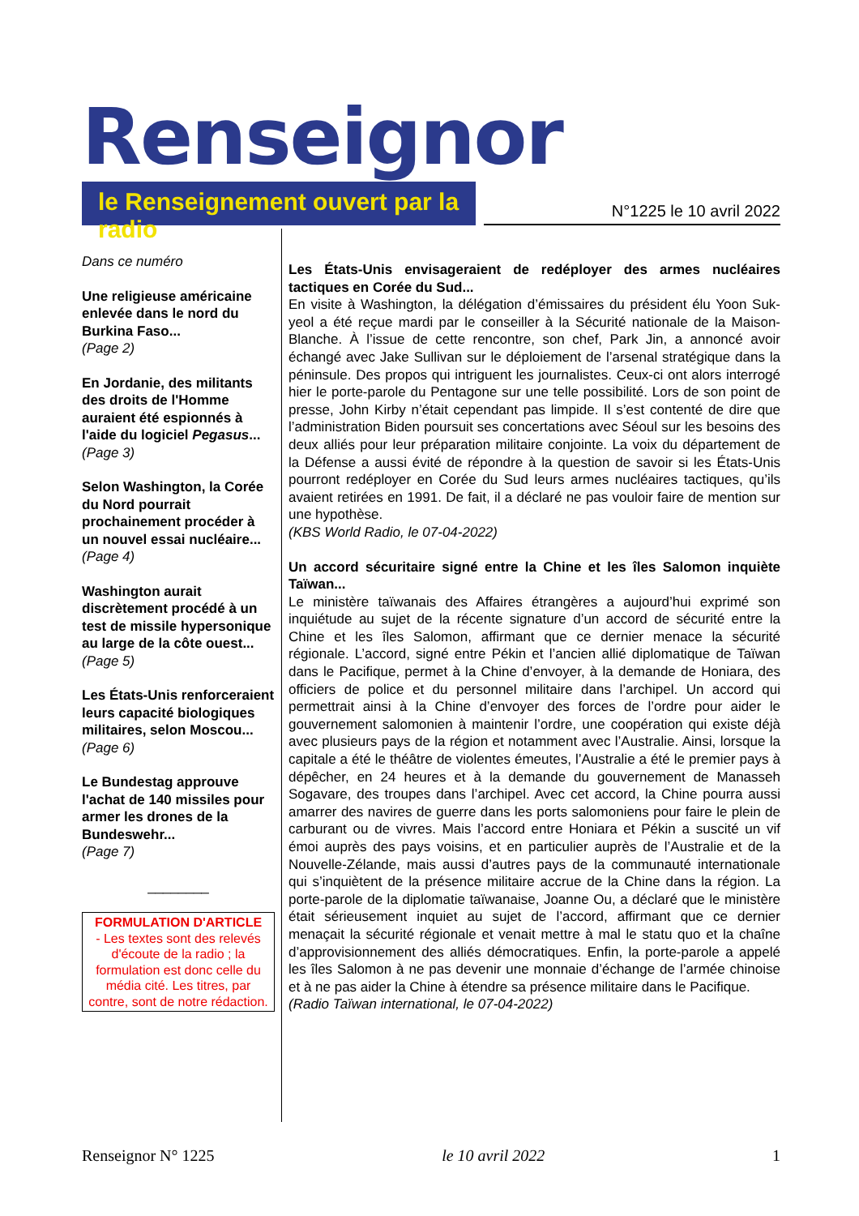Renseignor
le Renseignement ouvert par la radio
N°1225 le 10 avril 2022
Dans ce numéro
Une religieuse américaine enlevée dans le nord du Burkina Faso...
(Page 2)
En Jordanie, des militants des droits de l'Homme auraient été espionnés à l'aide du logiciel Pegasus...
(Page 3)
Selon Washington, la Corée du Nord pourrait prochainement procéder à un nouvel essai nucléaire...
(Page 4)
Washington aurait discrètement procédé à un test de missile hypersonique au large de la côte ouest...
(Page 5)
Les États-Unis renforceraient leurs capacité biologiques militaires, selon Moscou...
(Page 6)
Le Bundestag approuve l'achat de 140 missiles pour armer les drones de la Bundeswehr...
(Page 7)
________
FORMULATION D'ARTICLE
- Les textes sont des relevés d'écoute de la radio ; la formulation est donc celle du média cité. Les titres, par contre, sont de notre rédaction.
Les États-Unis envisageraient de redéployer des armes nucléaires tactiques en Corée du Sud...
En visite à Washington, la délégation d’émissaires du président élu Yoon Suk-yeol a été reçue mardi par le conseiller à la Sécurité nationale de la Maison-Blanche. À l’issue de cette rencontre, son chef, Park Jin, a annoncé avoir échangé avec Jake Sullivan sur le déploiement de l’arsenal stratégique dans la péninsule. Des propos qui intriguent les journalistes. Ceux-ci ont alors interrogé hier le porte-parole du Pentagone sur une telle possibilité. Lors de son point de presse, John Kirby n’était cependant pas limpide. Il s’est contenté de dire que l’administration Biden poursuit ses concertations avec Séoul sur les besoins des deux alliés pour leur préparation militaire conjointe. La voix du département de la Défense a aussi évité de répondre à la question de savoir si les États-Unis pourront redéployer en Corée du Sud leurs armes nucléaires tactiques, qu’ils avaient retirées en 1991. De fait, il a déclaré ne pas vouloir faire de mention sur une hypothèse.
(KBS World Radio, le 07-04-2022)
Un accord sécuritaire signé entre la Chine et les îles Salomon inquiète Taïwan...
Le ministère taïwanais des Affaires étrangères a aujourd’hui exprimé son inquiétude au sujet de la récente signature d’un accord de sécurité entre la Chine et les îles Salomon, affirmant que ce dernier menace la sécurité régionale. L’accord, signé entre Pékin et l’ancien allié diplomatique de Taïwan dans le Pacifique, permet à la Chine d’envoyer, à la demande de Honiara, des officiers de police et du personnel militaire dans l’archipel. Un accord qui permettrait ainsi à la Chine d’envoyer des forces de l’ordre pour aider le gouvernement salomonien à maintenir l’ordre, une coopération qui existe déjà avec plusieurs pays de la région et notamment avec l’Australie. Ainsi, lorsque la capitale a été le théâtre de violentes émeutes, l’Australie a été le premier pays à dépêcher, en 24 heures et à la demande du gouvernement de Manasseh Sogavare, des troupes dans l’archipel. Avec cet accord, la Chine pourra aussi amarrer des navires de guerre dans les ports salomoniens pour faire le plein de carburant ou de vivres. Mais l’accord entre Honiara et Pékin a suscité un vif émoi auprès des pays voisins, et en particulier auprès de l’Australie et de la Nouvelle-Zélande, mais aussi d’autres pays de la communauté internationale qui s’inquiètent de la présence militaire accrue de la Chine dans la région. La porte-parole de la diplomatie taïwanaise, Joanne Ou, a déclaré que le ministère était sérieusement inquiet au sujet de l’accord, affirmant que ce dernier menaçait la sécurité régionale et venait mettre à mal le statu quo et la chaîne d’approvisionnement des alliés démocratiques. Enfin, la porte-parole a appelé les îles Salomon à ne pas devenir une monnaie d’échange de l’armée chinoise et à ne pas aider la Chine à étendre sa présence militaire dans le Pacifique.
(Radio Taïwan international, le 07-04-2022)
Renseignor N° 1225 le 10 avril 2022 1